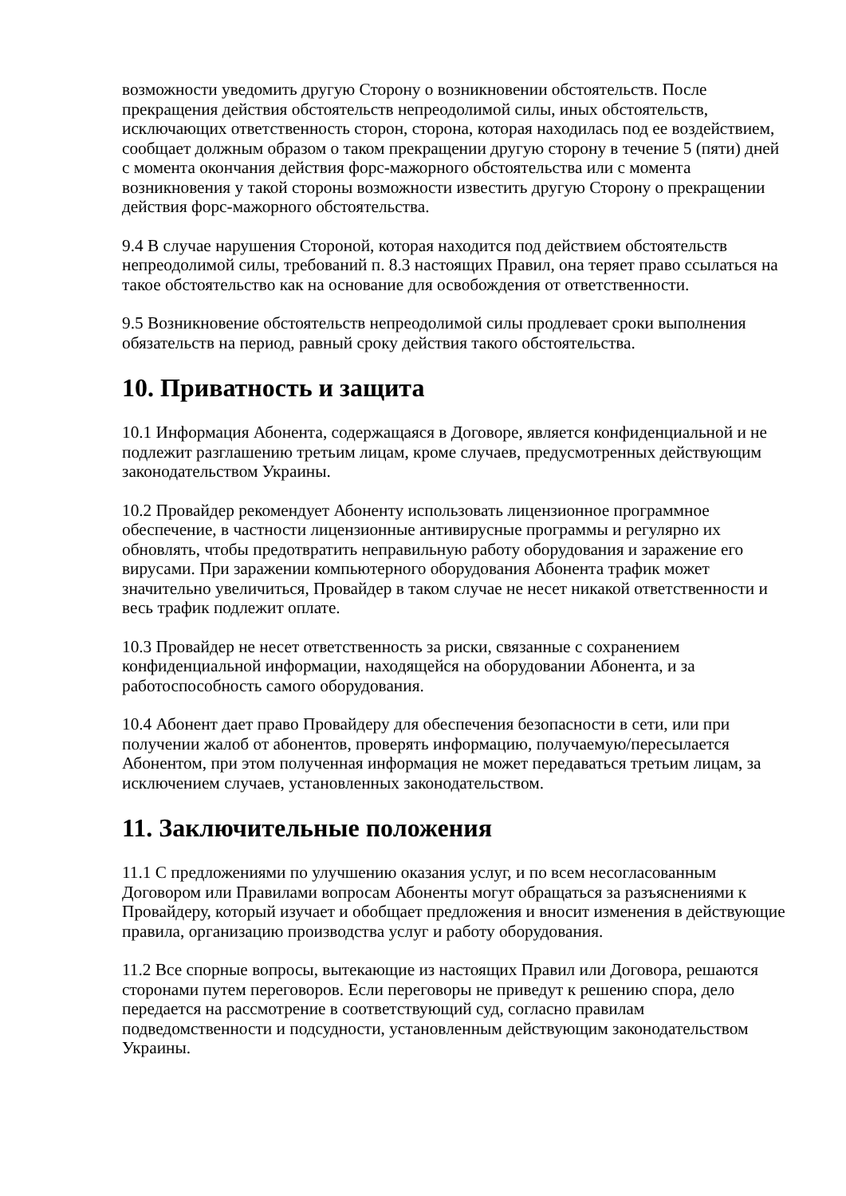возможности уведомить другую Сторону о возникновении обстоятельств. После прекращения действия обстоятельств непреодолимой силы, иных обстоятельств, исключающих ответственность сторон, сторона, которая находилась под ее воздействием, сообщает должным образом о таком прекращении другую сторону в течение 5 (пяти) дней с момента окончания действия форс-мажорного обстоятельства или с момента возникновения у такой стороны возможности известить другую Сторону о прекращении действия форс-мажорного обстоятельства.
9.4 В случае нарушения Стороной, которая находится под действием обстоятельств непреодолимой силы, требований п. 8.3 настоящих Правил, она теряет право ссылаться на такое обстоятельство как на основание для освобождения от ответственности.
9.5 Возникновение обстоятельств непреодолимой силы продлевает сроки выполнения обязательств на период, равный сроку действия такого обстоятельства.
10. Приватность и защита
10.1 Информация Абонента, содержащаяся в Договоре, является конфиденциальной и не подлежит разглашению третьим лицам, кроме случаев, предусмотренных действующим законодательством Украины.
10.2 Провайдер рекомендует Абоненту использовать лицензионное программное обеспечение, в частности лицензионные антивирусные программы и регулярно их обновлять, чтобы предотвратить неправильную работу оборудования и заражение его вирусами. При заражении компьютерного оборудования Абонента трафик может значительно увеличиться, Провайдер в таком случае не несет никакой ответственности и весь трафик подлежит оплате.
10.3 Провайдер не несет ответственность за риски, связанные с сохранением конфиденциальной информации, находящейся на оборудовании Абонента, и за работоспособность самого оборудования.
10.4 Абонент дает право Провайдеру для обеспечения безопасности в сети, или при получении жалоб от абонентов, проверять информацию, получаемую/пересылается Абонентом, при этом полученная информация не может передаваться третьим лицам, за исключением случаев, установленных законодательством.
11. Заключительные положения
11.1 С предложениями по улучшению оказания услуг, и по всем несогласованным Договором или Правилами вопросам Абоненты могут обращаться за разъяснениями к Провайдеру, который изучает и обобщает предложения и вносит изменения в действующие правила, организацию производства услуг и работу оборудования.
11.2 Все спорные вопросы, вытекающие из настоящих Правил или Договора, решаются сторонами путем переговоров. Если переговоры не приведут к решению спора, дело передается на рассмотрение в соответствующий суд, согласно правилам подведомственности и подсудности, установленным действующим законодательством Украины.